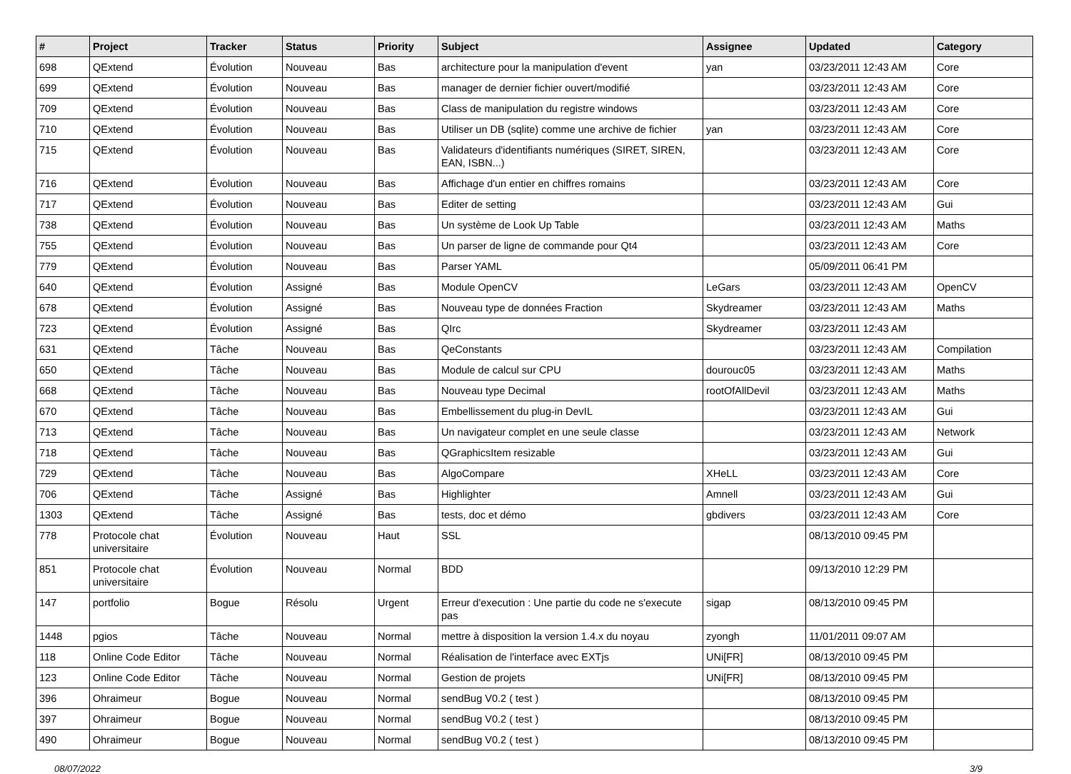| # | Project | Tracker | Status | Priority | Subject | Assignee | Updated | Category |
| --- | --- | --- | --- | --- | --- | --- | --- | --- |
| 698 | QExtend | Évolution | Nouveau | Bas | architecture pour la manipulation d'event | yan | 03/23/2011 12:43 AM | Core |
| 699 | QExtend | Évolution | Nouveau | Bas | manager de dernier fichier ouvert/modifié | | 03/23/2011 12:43 AM | Core |
| 709 | QExtend | Évolution | Nouveau | Bas | Class de manipulation du registre windows | | 03/23/2011 12:43 AM | Core |
| 710 | QExtend | Évolution | Nouveau | Bas | Utiliser un DB (sqlite) comme une archive de fichier | yan | 03/23/2011 12:43 AM | Core |
| 715 | QExtend | Évolution | Nouveau | Bas | Validateurs d'identifiants numériques (SIRET, SIREN, EAN, ISBN...) | | 03/23/2011 12:43 AM | Core |
| 716 | QExtend | Évolution | Nouveau | Bas | Affichage d'un entier en chiffres romains | | 03/23/2011 12:43 AM | Core |
| 717 | QExtend | Évolution | Nouveau | Bas | Editer de setting | | 03/23/2011 12:43 AM | Gui |
| 738 | QExtend | Évolution | Nouveau | Bas | Un système de Look Up Table | | 03/23/2011 12:43 AM | Maths |
| 755 | QExtend | Évolution | Nouveau | Bas | Un parser de ligne de commande pour Qt4 | | 03/23/2011 12:43 AM | Core |
| 779 | QExtend | Évolution | Nouveau | Bas | Parser YAML | | 05/09/2011 06:41 PM | |
| 640 | QExtend | Évolution | Assigné | Bas | Module OpenCV | LeGars | 03/23/2011 12:43 AM | OpenCV |
| 678 | QExtend | Évolution | Assigné | Bas | Nouveau type de données Fraction | Skydreamer | 03/23/2011 12:43 AM | Maths |
| 723 | QExtend | Évolution | Assigné | Bas | QIrc | Skydreamer | 03/23/2011 12:43 AM | |
| 631 | QExtend | Tâche | Nouveau | Bas | QeConstants | | 03/23/2011 12:43 AM | Compilation |
| 650 | QExtend | Tâche | Nouveau | Bas | Module de calcul sur CPU | dourouc05 | 03/23/2011 12:43 AM | Maths |
| 668 | QExtend | Tâche | Nouveau | Bas | Nouveau type Decimal | rootOfAllDevil | 03/23/2011 12:43 AM | Maths |
| 670 | QExtend | Tâche | Nouveau | Bas | Embellissement du plug-in DevIL | | 03/23/2011 12:43 AM | Gui |
| 713 | QExtend | Tâche | Nouveau | Bas | Un navigateur complet en une seule classe | | 03/23/2011 12:43 AM | Network |
| 718 | QExtend | Tâche | Nouveau | Bas | QGraphicsItem resizable | | 03/23/2011 12:43 AM | Gui |
| 729 | QExtend | Tâche | Nouveau | Bas | AlgoCompare | XHeLL | 03/23/2011 12:43 AM | Core |
| 706 | QExtend | Tâche | Assigné | Bas | Highlighter | Amnell | 03/23/2011 12:43 AM | Gui |
| 1303 | QExtend | Tâche | Assigné | Bas | tests, doc et démo | gbdivers | 03/23/2011 12:43 AM | Core |
| 778 | Protocole chat universitaire | Évolution | Nouveau | Haut | SSL | | 08/13/2010 09:45 PM | |
| 851 | Protocole chat universitaire | Évolution | Nouveau | Normal | BDD | | 09/13/2010 12:29 PM | |
| 147 | portfolio | Bogue | Résolu | Urgent | Erreur d'execution : Une partie du code ne s'execute pas | sigap | 08/13/2010 09:45 PM | |
| 1448 | pgios | Tâche | Nouveau | Normal | mettre à disposition la version 1.4.x du noyau | zyongh | 11/01/2011 09:07 AM | |
| 118 | Online Code Editor | Tâche | Nouveau | Normal | Réalisation de l'interface avec EXTjs | UNi[FR] | 08/13/2010 09:45 PM | |
| 123 | Online Code Editor | Tâche | Nouveau | Normal | Gestion de projets | UNi[FR] | 08/13/2010 09:45 PM | |
| 396 | Ohraimeur | Bogue | Nouveau | Normal | sendBug V0.2 ( test ) | | 08/13/2010 09:45 PM | |
| 397 | Ohraimeur | Bogue | Nouveau | Normal | sendBug V0.2 ( test ) | | 08/13/2010 09:45 PM | |
| 490 | Ohraimeur | Bogue | Nouveau | Normal | sendBug V0.2 ( test ) | | 08/13/2010 09:45 PM | |
08/07/2022 3/9